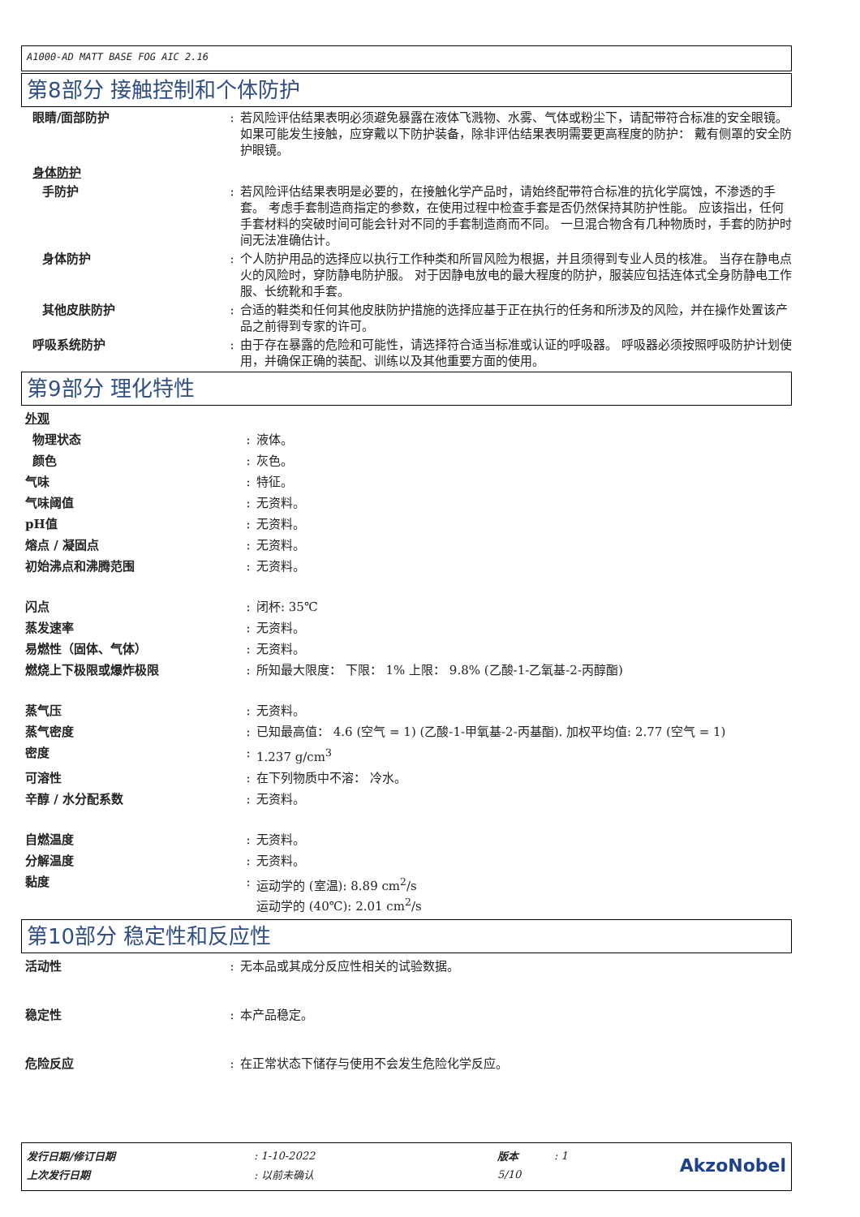A1000-AD MATT BASE FOG AIC 2.16
第8部分 接触控制和个体防护
眼睛/面部防护 : 若风险评估结果表明必须避免暴露在液体飞溅物、水雾、气体或粉尘下，请配带符合标准的安全眼镜。 如果可能发生接触，应穿戴以下防护装备，除非评估结果表明需要更高程度的防护： 戴有侧罩的安全防护眼镜。
身体防护
手防护 : 若风险评估结果表明是必要的，在接触化学产品时，请始终配带符合标准的抗化学腐蚀，不渗透的手套。 考虑手套制造商指定的参数，在使用过程中检查手套是否仍然保持其防护性能。 应该指出，任何手套材料的突破时间可能会针对不同的手套制造商而不同。 一旦混合物含有几种物质时，手套的防护时间无法准确估计。
身体防护 : 个人防护用品的选择应以执行工作种类和所冒风险为根据，并且须得到专业人员的核准。 当存在静电点火的风险时，穿防静电防护服。 对于因静电放电的最大程度的防护，服装应包括连体式全身防静电工作服、长统靴和手套。
其他皮肤防护 : 合适的鞋类和任何其他皮肤防护措施的选择应基于正在执行的任务和所涉及的风险，并在操作处置该产品之前得到专家的许可。
呼吸系统防护 : 由于存在暴露的危险和可能性，请选择符合适当标准或认证的呼吸器。 呼吸器必须按照呼吸防护计划使用，并确保正确的装配、训练以及其他重要方面的使用。
第9部分 理化特性
外观
物理状态 : 液体。
颜色 : 灰色。
气味 : 特征。
气味阈值 : 无资料。
pH值 : 无资料。
熔点 / 凝固点 : 无资料。
初始沸点和沸腾范围 : 无资料。
闪点 : 闭杯: 35℃
蒸发速率 : 无资料。
易燃性（固体、气体） : 无资料。
燃烧上下极限或爆炸极限 : 所知最大限度： 下限： 1% 上限： 9.8% (乙酸-1-乙氧基-2-丙醇酯)
蒸气压 : 无资料。
蒸气密度 : 已知最高值： 4.6 (空气 = 1) (乙酸-1-甲氧基-2-丙基酯). 加权平均值: 2.77 (空气 = 1)
密度 : 1.237 g/cm<sup>3</sup>
可溶性 : 在下列物质中不溶： 冷水。
辛醇 / 水分配系数 : 无资料。
自燃温度 : 无资料。
分解温度 : 无资料。
黏度 : 运动学的 (室温): 8.89 cm<sup>2</sup>/s
运动学的 (40℃): 2.01 cm<sup>2</sup>/s
第10部分 稳定性和反应性
活动性 : 无本品或其成分反应性相关的试验数据。
稳定性 : 本产品稳定。
危险反应 : 在正常状态下储存与使用不会发生危险化学反应。
| 发行日期/修订日期 | : 1-10-2022 | 版本 | : 1 | AkzoNobel |
| 上次发行日期 | : 以前未确认 | 5/10 | | |